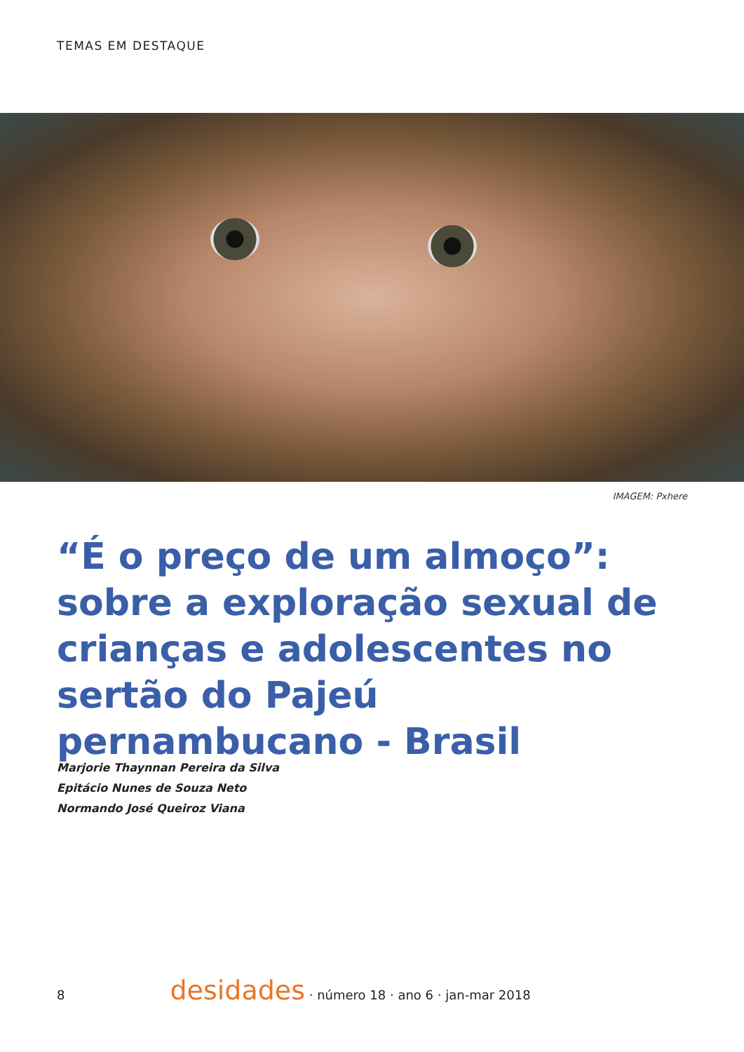TEMAS EM DESTAQUE
IMAGEM: Pxhere
“É o preço de um almoço”: sobre a exploração sexual de crianças e adolescentes no sertão do Pajeú pernambucano - Brasil
Marjorie Thaynnan Pereira da Silva
Epitácio Nunes de Souza Neto
Normando José Queiroz Viana
8 desidades · número 18 · ano 6 · jan-mar 2018